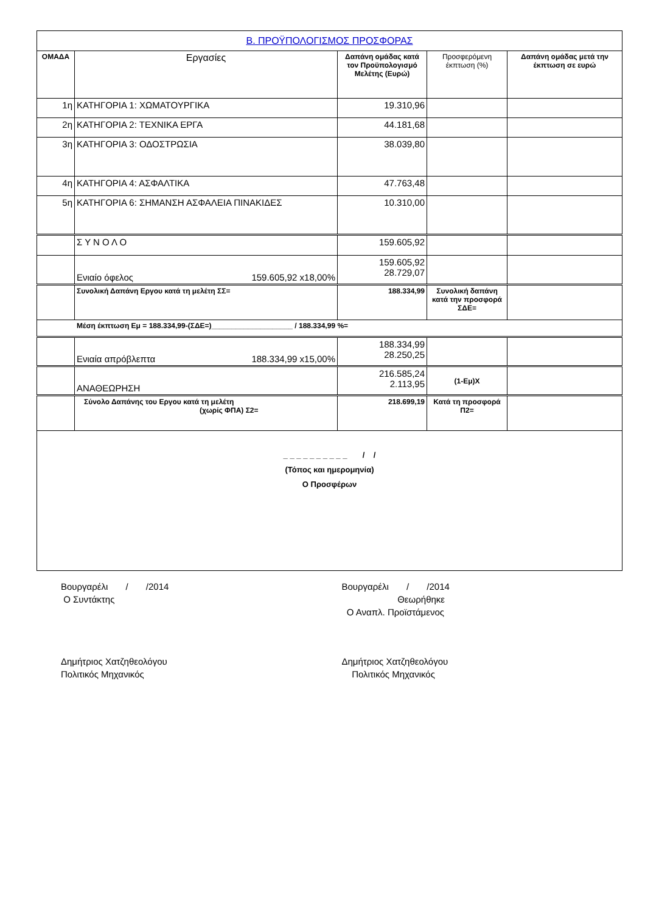| Β. ΠΡΟΫΠΟΛΟΓΙΣΜΟΣ ΠΡΟΣΦΟΡΑΣ | | | | |
| ΟΜΑΔΑ | Εργασίες | Δαπάνη ομάδας κατά τον Προϋπολογισμό Μελέτης (Ευρώ) | Προσφερόμενη έκπτωση (%) | Δαπάνη ομάδας μετά την έκπτωση σε ευρώ |
| 1η | ΚΑΤΗΓΟΡΙΑ 1: ΧΩΜΑΤΟΥΡΓΙΚΑ | 19.310,96 | | |
| 2η | ΚΑΤΗΓΟΡΙΑ 2: ΤΕΧΝΙΚΑ ΕΡΓΑ | 44.181,68 | | |
| 3η | ΚΑΤΗΓΟΡΙΑ 3: ΟΔΟΣΤΡΩΣΙΑ | 38.039,80 | | |
| 4η | ΚΑΤΗΓΟΡΙΑ 4: ΑΣΦΑΛΤΙΚΑ | 47.763,48 | | |
| 5η | ΚΑΤΗΓΟΡΙΑ 6: ΣΗΜΑΝΣΗ ΑΣΦΑΛΕΙΑ ΠΙΝΑΚΙΔΕΣ | 10.310,00 | | |
| | Σ Υ Ν Ο Λ Ο | 159.605,92 | | |
| | Ενιαίο όφελος 159.605,92 x18,00% | 159.605,92 28.729,07 | | |
| | Συνολική Δαπάνη Εργου κατά τη μελέτη ΣΣ= | 188.334,99 | Συνολική δαπάνη κατά την προσφορά ΣΔΕ= | |
| Μέση έκπτωση Εμ = 188.334,99-(ΣΔΕ=)____________________ / 188.334,99 %= | | | | |
| | Ενιαία απρόβλεπτα 188.334,99 x15,00% | 188.334,99 28.250,25 | | |
| | ΑΝΑΘΕΩΡΗΣΗ | 216.585,24 2.113,95 | (1-Εμ)Χ | |
| | Σύνολο Δαπάνης του Εργου κατά τη μελέτη (χωρίς ΦΠΑ) Σ2= | 218.699,19 | Κατά τη προσφορά Π2= | |
| _ _ _ _ _ _ _ _ _ _ / / (Τόπος και ημερομηνία) Ο Προσφέρων | | | | |
Βουργαρέλι / /2014
Ο Συντάκτης
Βουργαρέλι / /2014
Θεωρήθηκε
Ο Αναπλ. Προϊστάμενος
Δημήτριος Χατζηθεολόγου
Πολιτικός Μηχανικός
Δημήτριος Χατζηθεολόγου
Πολιτικός Μηχανικός